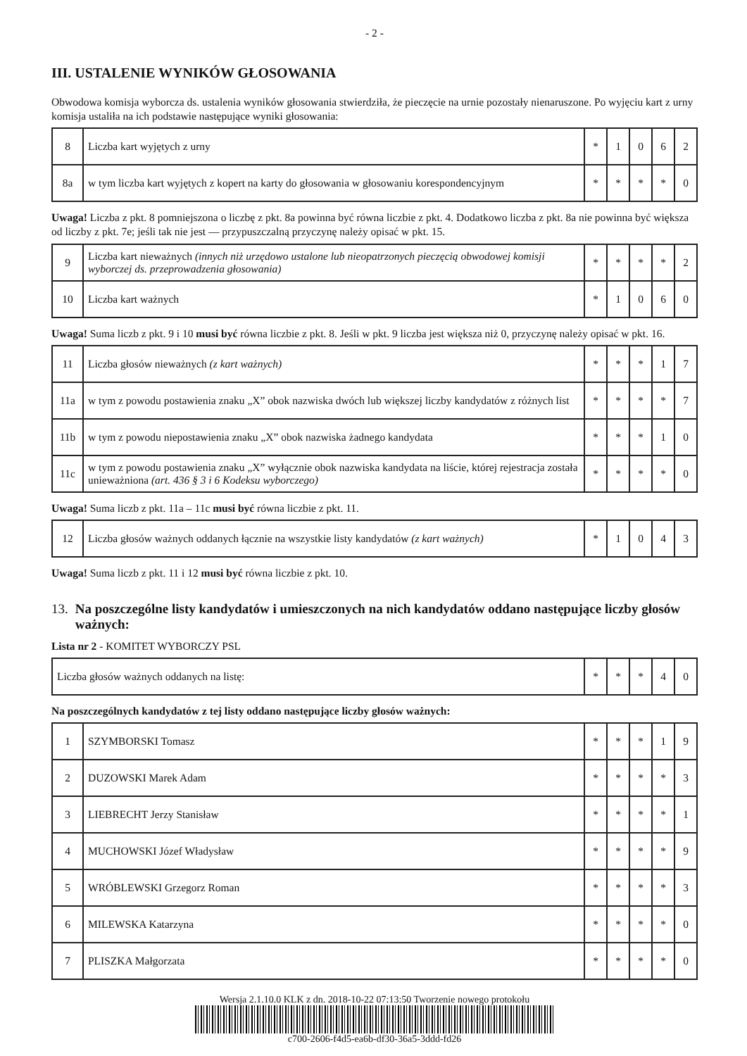- 2 -
III. USTALENIE WYNIKÓW GŁOSOWANIA
Obwodowa komisja wyborcza ds. ustalenia wyników głosowania stwierdziła, że pieczęcie na urnie pozostały nienaruszone. Po wyjęciu kart z urny komisja ustaliła na ich podstawie następujące wyniki głosowania:
| 8 | Liczba kart wyjętych z urny | * | 1 | 0 | 6 | 2 |
| 8a | w tym liczba kart wyjętych z kopert na karty do głosowania w głosowaniu korespondencyjnym | * | * | * | * | 0 |
Uwaga! Liczba z pkt. 8 pomniejszona o liczbę z pkt. 8a powinna być równa liczbie z pkt. 4. Dodatkowo liczba z pkt. 8a nie powinna być większa od liczby z pkt. 7e; jeśli tak nie jest — przypuszczalną przyczynę należy opisać w pkt. 15.
| 9 | Liczba kart nieważnych (innych niż urzędowo ustalone lub nieopatrzonych pieczęcią obwodowej komisji wyborczej ds. przeprowadzenia głosowania) | * | * | * | * | 2 |
| 10 | Liczba kart ważnych | * | 1 | 0 | 6 | 0 |
Uwaga! Suma liczb z pkt. 9 i 10 musi być równa liczbie z pkt. 8. Jeśli w pkt. 9 liczba jest większa niż 0, przyczynę należy opisać w pkt. 16.
| 11 | Liczba głosów nieważnych (z kart ważnych) | * | * | * | 1 | 7 |
| 11a | w tym z powodu postawienia znaku „X” obok nazwiska dwóch lub większej liczby kandydatów z różnych list | * | * | * | * | 7 |
| 11b | w tym z powodu niepostawienia znaku „X” obok nazwiska żadnego kandydata | * | * | * | 1 | 0 |
| 11c | w tym z powodu postawienia znaku „X” wyłącznie obok nazwiska kandydata na liście, której rejestracja została unieważniona (art. 436 § 3 i 6 Kodeksu wyborczego) | * | * | * | * | 0 |
Uwaga! Suma liczb z pkt. 11a – 11c musi być równa liczbie z pkt. 11.
| 12 | Liczba głosów ważnych oddanych łącznie na wszystkie listy kandydatów (z kart ważnych) | * | 1 | 0 | 4 | 3 |
Uwaga! Suma liczb z pkt. 11 i 12 musi być równa liczbie z pkt. 10.
13. Na poszczególne listy kandydatów i umieszczonych na nich kandydatów oddano następujące liczby głosów ważnych:
Lista nr 2 - KOMITET WYBORCZY PSL
| Liczba głosów ważnych oddanych na listę: | * | * | * | 4 | 0 |
Na poszczególnych kandydatów z tej listy oddano następujące liczby głosów ważnych:
| 1 | SZYMBORSKI Tomasz | * | * | * | 1 | 9 |
| 2 | DUZOWSKI Marek Adam | * | * | * | * | 3 |
| 3 | LIEBRECHT Jerzy Stanisław | * | * | * | * | 1 |
| 4 | MUCHOWSKI Józef Władysław | * | * | * | * | 9 |
| 5 | WRÓBLEWSKI Grzegorz Roman | * | * | * | * | 3 |
| 6 | MILEWSKA Katarzyna | * | * | * | * | 0 |
| 7 | PLISZKA Małgorzata | * | * | * | * | 0 |
Wersja 2.1.10.0 KLK z dn. 2018-10-22 07:13:50 Tworzenie nowego protokołu
c700-2606-f4d5-ea6b-df30-36a5-3ddd-fd26